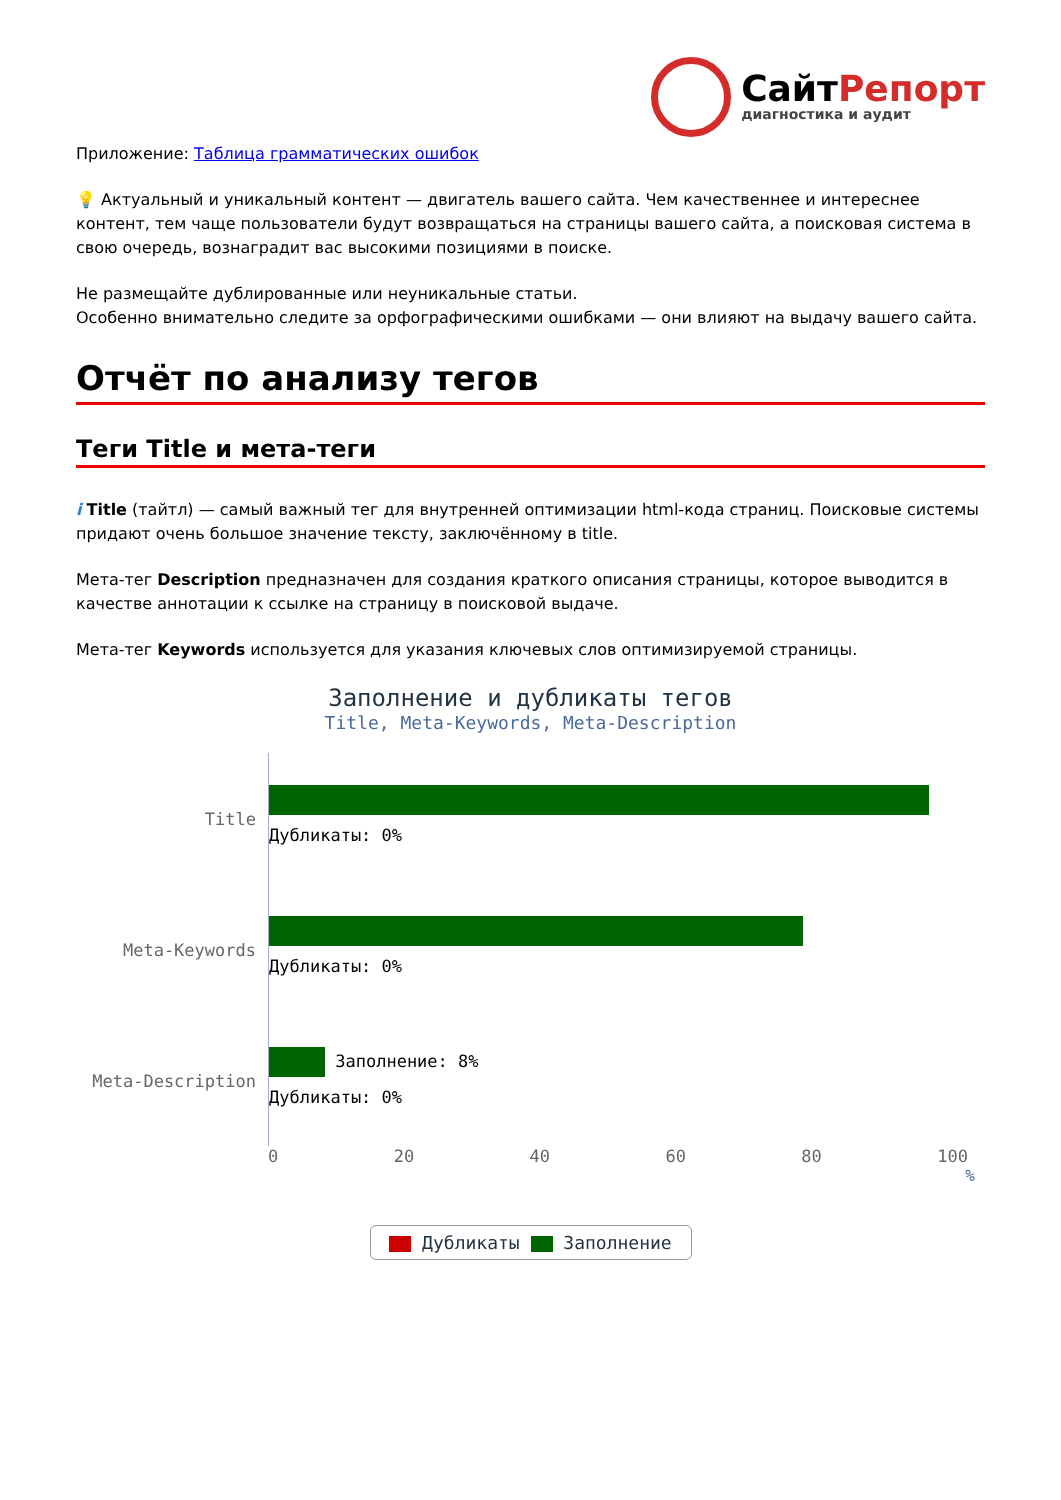СайтРепорт
диагностика и аудит
Приложение: Таблица грамматических ошибок
💡 Актуальный и уникальный контент — двигатель вашего сайта. Чем качественнее и интереснее контент, тем чаще пользователи будут возвращаться на страницы вашего сайта, а поисковая система в свою очередь, вознаградит вас высокими позициями в поиске.
Не размещайте дублированные или неуникальные статьи.
Особенно внимательно следите за орфографическими ошибками — они влияют на выдачу вашего сайта.
Отчёт по анализу тегов
Теги Title и мета-теги
i Title (тайтл) — самый важный тег для внутренней оптимизации html-кода страниц. Поисковые системы придают очень большое значение тексту, заключённому в title.
Мета-тег Description предназначен для создания краткого описания страницы, которое выводится в качестве аннотации к ссылке на страницу в поисковой выдаче.
Мета-тег Keywords используется для указания ключевых слов оптимизируемой страницы.
Заполнение и дубликаты тегов
Title, Meta-Keywords, Meta-Description
Title
Дубликаты: 0%
Meta-Keywords
Дубликаты: 0%
Meta-Description
Заполнение: 8%
Дубликаты: 0%
0 20 40 60 80 100
%
Дубликаты Заполнение